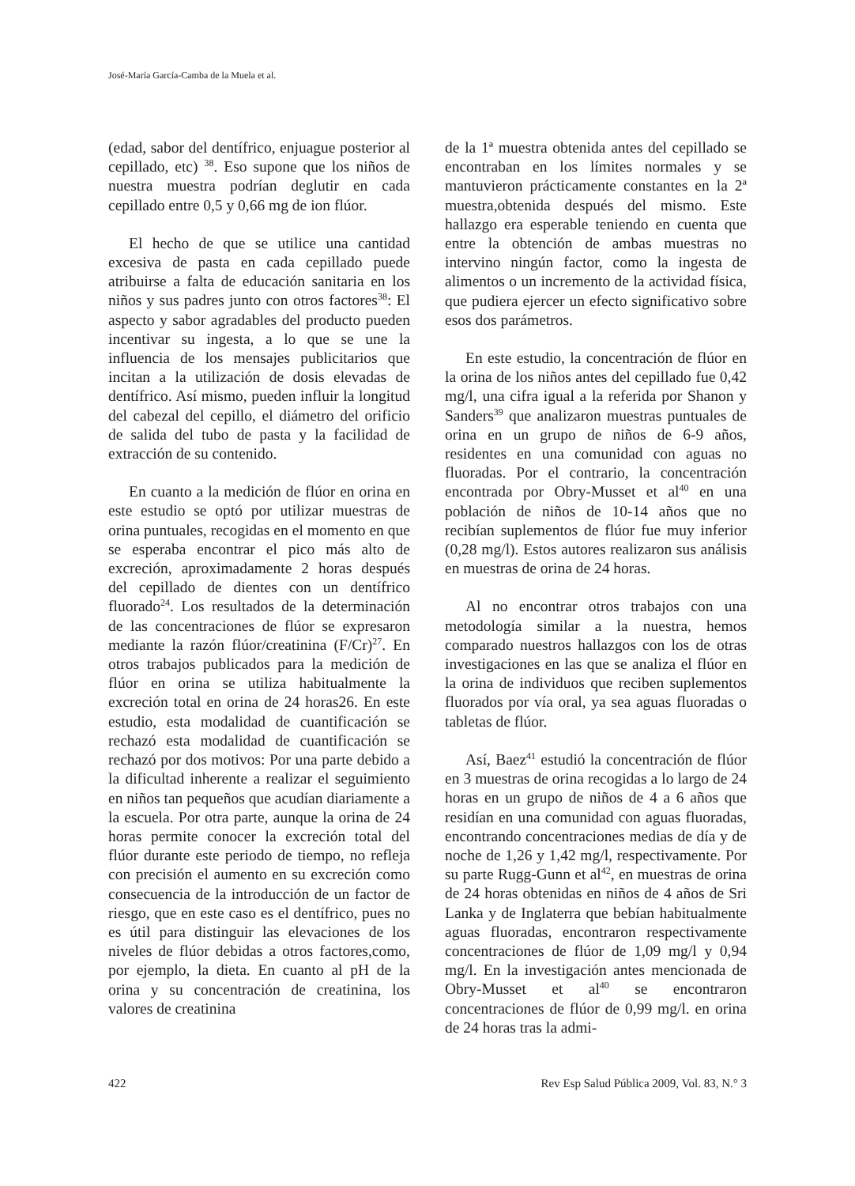José-María García-Camba de la Muela et al.
(edad, sabor del dentífrico, enjuague posterior al cepillado, etc) <sup>38</sup>. Eso supone que los niños de nuestra muestra podrían deglutir en cada cepillado entre 0,5 y 0,66 mg de ion flúor.
El hecho de que se utilice una cantidad excesiva de pasta en cada cepillado puede atribuirse a falta de educación sanitaria en los niños y sus padres junto con otros factores<sup>38</sup>: El aspecto y sabor agradables del producto pueden incentivar su ingesta, a lo que se une la influencia de los mensajes publicitarios que incitan a la utilización de dosis elevadas de dentífrico. Así mismo, pueden influir la longitud del cabezal del cepillo, el diámetro del orificio de salida del tubo de pasta y la facilidad de extracción de su contenido.
En cuanto a la medición de flúor en orina en este estudio se optó por utilizar muestras de orina puntuales, recogidas en el momento en que se esperaba encontrar el pico más alto de excreción, aproximadamente 2 horas después del cepillado de dientes con un dentífrico fluorado<sup>24</sup>. Los resultados de la determinación de las concentraciones de flúor se expresaron mediante la razón flúor/creatinina (F/Cr)<sup>27</sup>. En otros trabajos publicados para la medición de flúor en orina se utiliza habitualmente la excreción total en orina de 24 horas26. En este estudio, esta modalidad de cuantificación se rechazó esta modalidad de cuantificación se rechazó por dos motivos: Por una parte debido a la dificultad inherente a realizar el seguimiento en niños tan pequeños que acudían diariamente a la escuela. Por otra parte, aunque la orina de 24 horas permite conocer la excreción total del flúor durante este periodo de tiempo, no refleja con precisión el aumento en su excreción como consecuencia de la introducción de un factor de riesgo, que en este caso es el dentífrico, pues no es útil para distinguir las elevaciones de los niveles de flúor debidas a otros factores,como, por ejemplo, la dieta. En cuanto al pH de la orina y su concentración de creatinina, los valores de creatinina
de la 1ª muestra obtenida antes del cepillado se encontraban en los límites normales y se mantuvieron prácticamente constantes en la 2ª muestra,obtenida después del mismo. Este hallazgo era esperable teniendo en cuenta que entre la obtención de ambas muestras no intervino ningún factor, como la ingesta de alimentos o un incremento de la actividad física, que pudiera ejercer un efecto significativo sobre esos dos parámetros.
En este estudio, la concentración de flúor en la orina de los niños antes del cepillado fue 0,42 mg/l, una cifra igual a la referida por Shanon y Sanders<sup>39</sup> que analizaron muestras puntuales de orina en un grupo de niños de 6-9 años, residentes en una comunidad con aguas no fluoradas. Por el contrario, la concentración encontrada por Obry-Musset et al<sup>40</sup> en una población de niños de 10-14 años que no recibían suplementos de flúor fue muy inferior (0,28 mg/l). Estos autores realizaron sus análisis en muestras de orina de 24 horas.
Al no encontrar otros trabajos con una metodología similar a la nuestra, hemos comparado nuestros hallazgos con los de otras investigaciones en las que se analiza el flúor en la orina de individuos que reciben suplementos fluorados por vía oral, ya sea aguas fluoradas o tabletas de flúor.
Así, Baez<sup>41</sup> estudió la concentración de flúor en 3 muestras de orina recogidas a lo largo de 24 horas en un grupo de niños de 4 a 6 años que residían en una comunidad con aguas fluoradas, encontrando concentraciones medias de día y de noche de 1,26 y 1,42 mg/l, respectivamente. Por su parte Rugg-Gunn et al<sup>42</sup>, en muestras de orina de 24 horas obtenidas en niños de 4 años de Sri Lanka y de Inglaterra que bebían habitualmente aguas fluoradas, encontraron respectivamente concentraciones de flúor de 1,09 mg/l y 0,94 mg/l. En la investigación antes mencionada de Obry-Musset et al<sup>40</sup> se encontraron concentraciones de flúor de 0,99 mg/l. en orina de 24 horas tras la admi-
422 Rev Esp Salud Pública 2009, Vol. 83, N.° 3